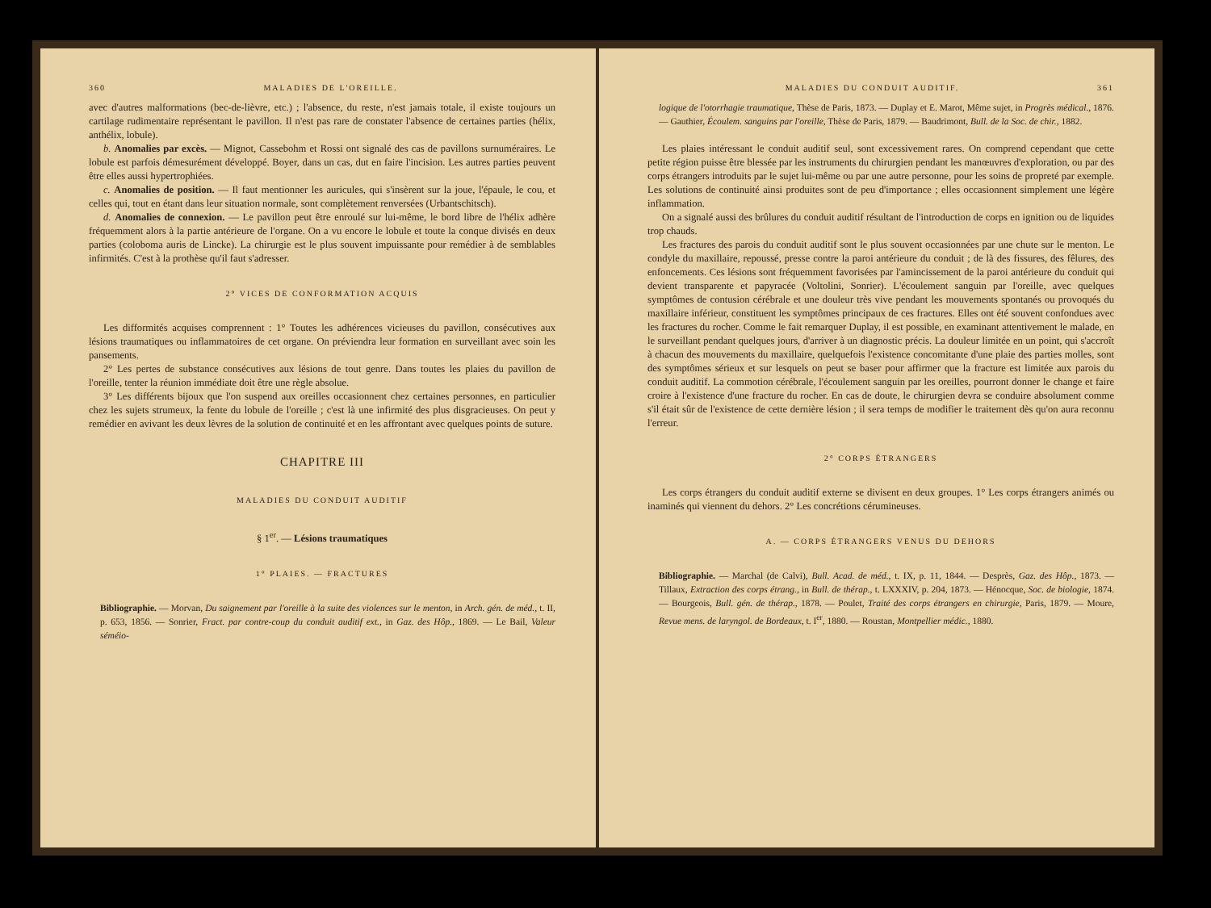360 MALADIES DE L'OREILLE.
avec d'autres malformations (bec-de-lièvre, etc.) ; l'absence, du reste, n'est jamais totale, il existe toujours un cartilage rudimentaire représentant le pavillon. Il n'est pas rare de constater l'absence de certaines parties (hélix, anthélix, lobule).
b. Anomalies par excès. — Mignot, Cassebohm et Rossi ont signalé des cas de pavillons surnuméraires. Le lobule est parfois démesurément développé. Boyer, dans un cas, dut en faire l'incision. Les autres parties peuvent être elles aussi hypertrophiées.
c. Anomalies de position. — Il faut mentionner les auricules, qui s'insèrent sur la joue, l'épaule, le cou, et celles qui, tout en étant dans leur situation normale, sont complètement renversées (Urbantschitsch).
d. Anomalies de connexion. — Le pavillon peut être enroulé sur lui-même, le bord libre de l'hélix adhère fréquemment alors à la partie antérieure de l'organe. On a vu encore le lobule et toute la conque divisés en deux parties (coloboma auris de Lincke). La chirurgie est le plus souvent impuissante pour remédier à de semblables infirmités. C'est à la prothèse qu'il faut s'adresser.
2° VICES DE CONFORMATION ACQUIS
Les difformités acquises comprennent : 1° Toutes les adhérences vicieuses du pavillon, consécutives aux lésions traumatiques ou inflammatoires de cet organe. On préviendra leur formation en surveillant avec soin les pansements.
2° Les pertes de substance consécutives aux lésions de tout genre. Dans toutes les plaies du pavillon de l'oreille, tenter la réunion immédiate doit être une règle absolue.
3° Les différents bijoux que l'on suspend aux oreilles occasionnent chez certaines personnes, en particulier chez les sujets strumeux, la fente du lobule de l'oreille ; c'est là une infirmité des plus disgracieuses. On peut y remédier en avivant les deux lèvres de la solution de continuité et en les affrontant avec quelques points de suture.
CHAPITRE III
MALADIES DU CONDUIT AUDITIF
§ 1<sup>er</sup>. — Lésions traumatiques
1° PLAIES. — FRACTURES
Bibliographie. — Morvan, Du saignement par l'oreille à la suite des violences sur le menton, in Arch. gén. de méd., t. II, p. 653, 1856. — Sonrier, Fract. par contre-coup du conduit auditif ext., in Gaz. des Hôp., 1869. — Le Bail, Valeur séméio-
MALADIES DU CONDUIT AUDITIF. 361
logique de l'otorrhagie traumatique, Thèse de Paris, 1873. — Duplay et E. Marot, Même sujet, in Progrès médical., 1876. — Gauthier, Écoulem. sanguins par l'oreille, Thèse de Paris, 1879. — Baudrimont, Bull. de la Soc. de chir., 1882.
Les plaies intéressant le conduit auditif seul, sont excessivement rares. On comprend cependant que cette petite région puisse être blessée par les instruments du chirurgien pendant les manœuvres d'exploration, ou par des corps étrangers introduits par le sujet lui-même ou par une autre personne, pour les soins de propreté par exemple. Les solutions de continuité ainsi produites sont de peu d'importance ; elles occasionnent simplement une légère inflammation.
On a signalé aussi des brûlures du conduit auditif résultant de l'introduction de corps en ignition ou de liquides trop chauds.
Les fractures des parois du conduit auditif sont le plus souvent occasionnées par une chute sur le menton. Le condyle du maxillaire, repoussé, presse contre la paroi antérieure du conduit ; de là des fissures, des fêlures, des enfoncements. Ces lésions sont fréquemment favorisées par l'amincissement de la paroi antérieure du conduit qui devient transparente et papyracée (Voltolini, Sonrier). L'écoulement sanguin par l'oreille, avec quelques symptômes de contusion cérébrale et une douleur très vive pendant les mouvements spontanés ou provoqués du maxillaire inférieur, constituent les symptômes principaux de ces fractures. Elles ont été souvent confondues avec les fractures du rocher. Comme le fait remarquer Duplay, il est possible, en examinant attentivement le malade, en le surveillant pendant quelques jours, d'arriver à un diagnostic précis. La douleur limitée en un point, qui s'accroît à chacun des mouvements du maxillaire, quelquefois l'existence concomitante d'une plaie des parties molles, sont des symptômes sérieux et sur lesquels on peut se baser pour affirmer que la fracture est limitée aux parois du conduit auditif. La commotion cérébrale, l'écoulement sanguin par les oreilles, pourront donner le change et faire croire à l'existence d'une fracture du rocher. En cas de doute, le chirurgien devra se conduire absolument comme s'il était sûr de l'existence de cette dernière lésion ; il sera temps de modifier le traitement dès qu'on aura reconnu l'erreur.
2° CORPS ÉTRANGERS
Les corps étrangers du conduit auditif externe se divisent en deux groupes. 1° Les corps étrangers animés ou inaminés qui viennent du dehors. 2° Les concrétions cérumineuses.
A. — CORPS ÉTRANGERS VENUS DU DEHORS
Bibliographie. — Marchal (de Calvi), Bull. Acad. de méd., t. IX, p. 11, 1844. — Desprès, Gaz. des Hôp., 1873. — Tillaux, Extraction des corps étrang., in Bull. de thérap., t. LXXXIV, p. 204, 1873. — Hénocque, Soc. de biologie, 1874. — Bourgeois, Bull. gén. de thérap., 1878. — Poulet, Traité des corps étrangers en chirurgie, Paris, 1879. — Moure, Revue mens. de laryngol. de Bordeaux, t. I<sup>er</sup>, 1880. — Roustan, Montpellier médic., 1880.